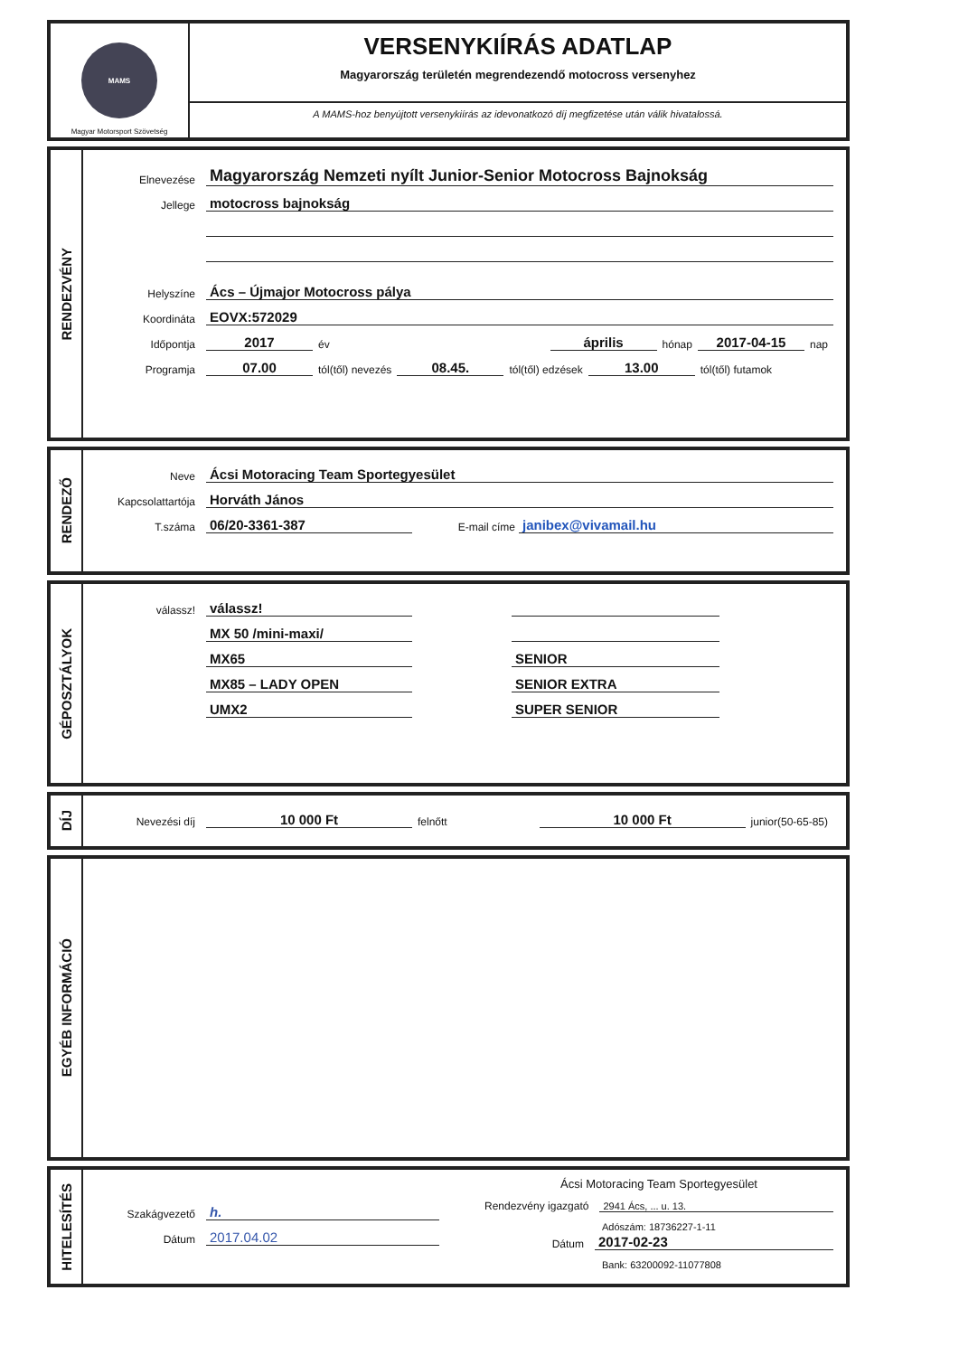MAMS
Magyar Motorsport Szövetség
VERSENYKIÍRÁS ADATLAP
Magyarország területén megrendezendő motocross versenyhez
A MAMS-hoz benyújtott versenykiírás az idevonatkozó díj megfizetése után válik hivatalossá.
RENDEZVÉNY
Elnevezése
Magyarország Nemzeti nyílt Junior-Senior Motocross Bajnokság
Jellege
motocross bajnokság
Helyszíne
Ács – Újmajor Motocross pálya
Koordináta
EOVX:572029
Időpontja
2017
év
április
hónap
2017-04-15
nap
Programja
07.00
tól(től) nevezés
08.45.
tól(től) edzések
13.00
tól(től) futamok
RENDEZŐ
Neve
Ácsi Motoracing Team Sportegyesület
Kapcsolattartója
Horváth János
T.száma
06/20-3361-387
E-mail címe
janibex@vivamail.hu
GÉPOSZTÁLYOK
válassz!
válassz!
MX 50 /mini-maxi/
MX65
MX85 – LADY OPEN
UMX2
SENIOR
SENIOR EXTRA
SUPER SENIOR
DÍJ
Nevezési díj
10 000 Ft
felnőtt
10 000 Ft
junior(50-65-85)
EGYÉB INFORMÁCIÓ
HITELESÍTÉS
Szakágvezető
h.
Dátum
2017.04.02
Ácsi Motoracing Team Sportegyesület
Rendezvény igazgató
2941 Ács, ... u. 13.
Adószám: 18736227-1-11
Dátum
2017-02-23
Bank: 63200092-11077808